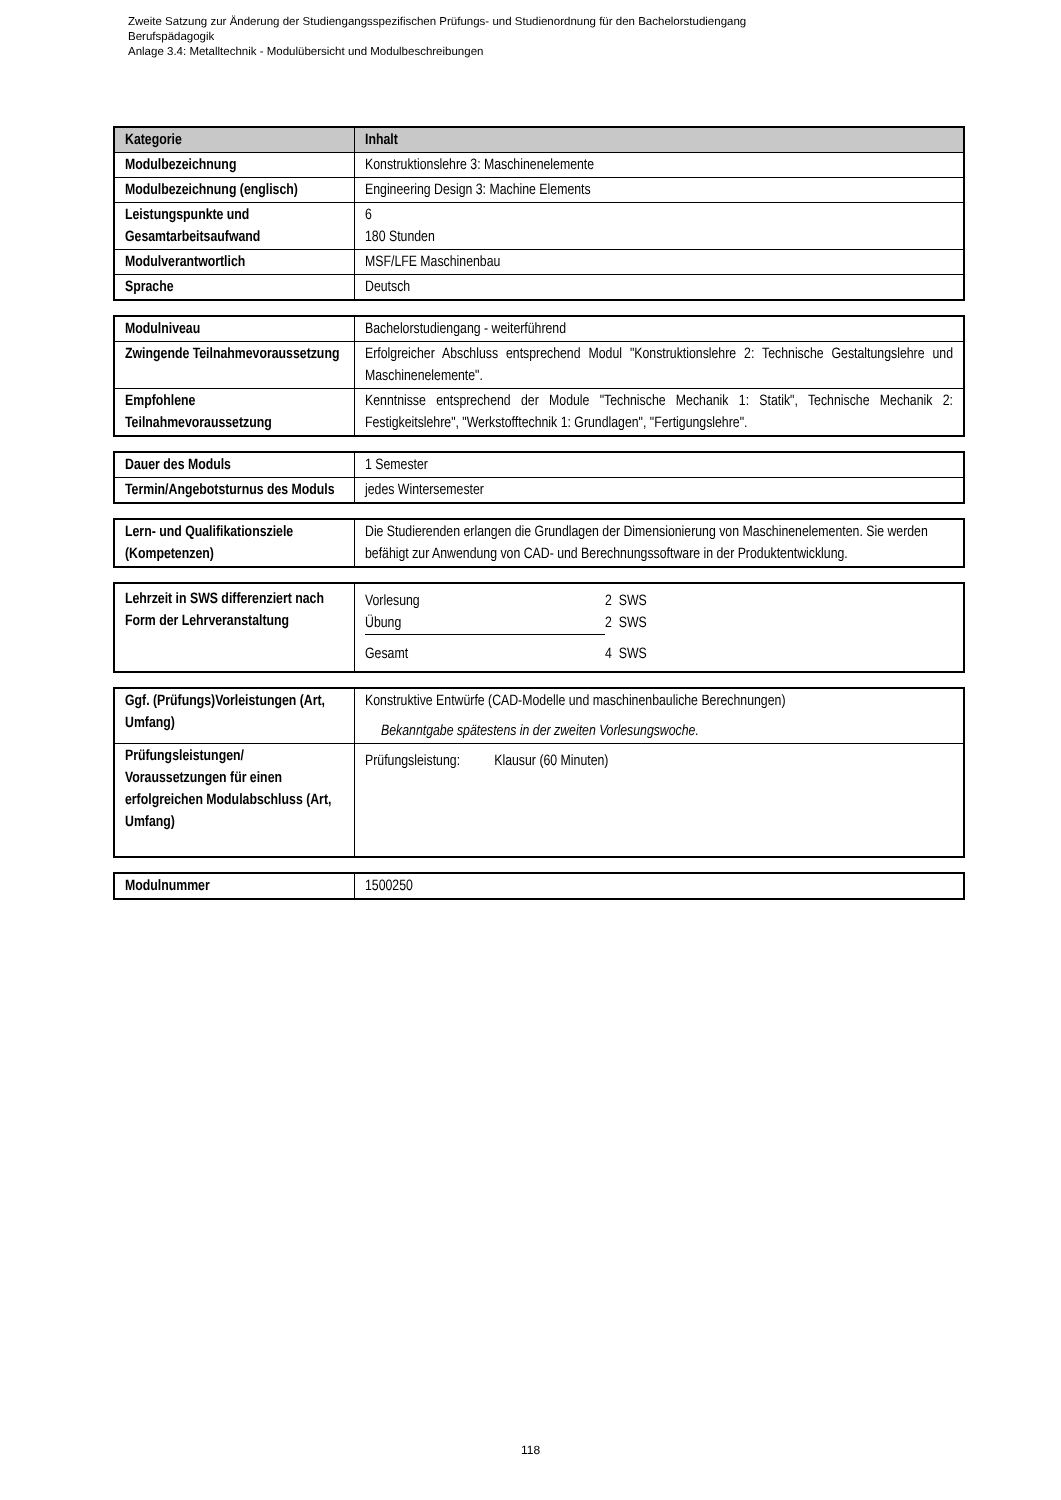Zweite Satzung zur Änderung der Studiengangsspezifischen Prüfungs- und Studienordnung für den Bachelorstudiengang
Berufspädagogik
Anlage 3.4: Metalltechnik - Modulübersicht und Modulbeschreibungen
| Kategorie | Inhalt |
| --- | --- |
| Modulbezeichnung | Konstruktionslehre 3: Maschinenelemente |
| Modulbezeichnung (englisch) | Engineering Design 3: Machine Elements |
| Leistungspunkte und Gesamtarbeitsaufwand | 6 180 Stunden |
| Modulverantwortlich | MSF/LFE Maschinenbau |
| Sprache | Deutsch |
| Modulniveau | Bachelorstudiengang - weiterführend |
| Zwingende Teilnahmevoraussetzung | Erfolgreicher Abschluss entsprechend Modul "Konstruktionslehre 2: Technische Gestaltungslehre und Maschinenelemente". |
| Empfohlene Teilnahmevoraussetzung | Kenntnisse entsprechend der Module "Technische Mechanik 1: Statik", Technische Mechanik 2: Festigkeitslehre", "Werkstofftechnik 1: Grundlagen", "Fertigungslehre". |
| Dauer des Moduls | 1 Semester |
| Termin/Angebotsturnus des Moduls | jedes Wintersemester |
| Lern- und Qualifikationsziele (Kompetenzen) | Die Studierenden erlangen die Grundlagen der Dimensionierung von Maschinenelementen. Sie werden befähigt zur Anwendung von CAD- und Berechnungssoftware in der Produktentwicklung. |
| Lehrzeit in SWS differenziert nach Form der Lehrveranstaltung | / Vorlesung / 2 SWS / / Übung / 2 SWS / / Gesamt / 4 SWS / |
| Ggf. (Prüfungs)Vorleistungen (Art, Umfang) | Konstruktive Entwürfe (CAD-Modelle und maschinenbauliche Berechnungen) Bekanntgabe spätestens in der zweiten Vorlesungswoche. |
| Prüfungsleistungen/ Voraussetzungen für einen erfolgreichen Modulabschluss (Art, Umfang) | Prüfungsleistung: Klausur (60 Minuten) |
| Modulnummer | 1500250 |
118